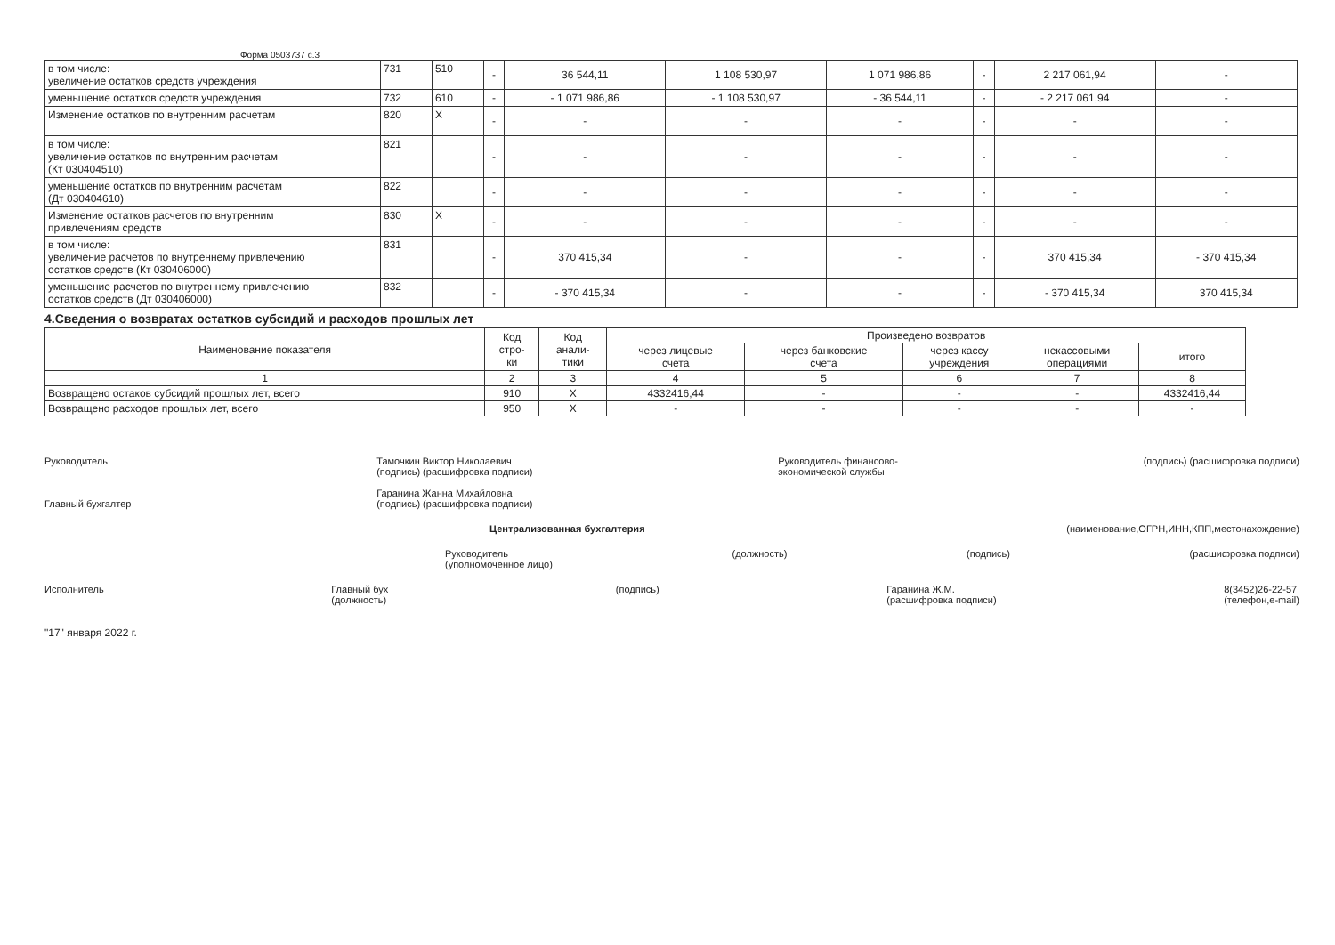Форма 0503737 с.3
| в том числе: увеличение остатков средств учреждения | 731 | 510 | - | 36 544,11 | 1 108 530,97 | 1 071 986,86 | - | 2 217 061,94 | - |
| уменьшение остатков средств учреждения | 732 | 610 | - | - 1 071 986,86 | - 1 108 530,97 | - 36 544,11 | - | - 2 217 061,94 | - |
| Изменение остатков по внутренним расчетам | 820 | X | - | - | - | - | - | - | - |
| в том числе: увеличение остатков по внутренним расчетам (Кт 030404510) | 821 | | - | - | - | - | - | - | - |
| уменьшение остатков по внутренним расчетам (Дт 030404610) | 822 | | - | - | - | - | - | - | - |
| Изменение остатков расчетов по внутренним привлечениям средств | 830 | X | - | - | - | - | - | - | - |
| в том числе: увеличение расчетов по внутреннему привлечению остатков средств (Кт 030406000) | 831 | | - | 370 415,34 | - | - | - | 370 415,34 | - 370 415,34 |
| уменьшение расчетов по внутреннему привлечению остатков средств (Дт 030406000) | 832 | | - | - 370 415,34 | - | - | - | - 370 415,34 | 370 415,34 |
4.Сведения о возвратах остатков субсидий и расходов прошлых лет
| Наименование показателя | Код стро- ки | Код анали- тики | Произведено возвратов | | | | |
| --- | --- | --- | --- | --- | --- | --- | --- |
| | | | через лицевые счета | через банковские счета | через кассу учреждения | некассовыми операциями | итого |
| 1 | 2 | 3 | 4 | 5 | 6 | 7 | 8 |
| Возвращено остаков субсидий прошлых лет, всего | 910 | X | 4332416,44 | - | - | - | 4332416,44 |
| Возвращено расходов прошлых лет, всего | 950 | X | - | - | - | - | - |
Руководитель
Главный бухгалтер
Тамочкин Виктор Николаевич
(подпись) (расшифровка подписи)
Гаранина Жанна Михайловна
(подпись) (расшифровка подписи)
Руководитель финансово-
экономической службы
(подпись) (расшифровка подписи)
Централизованная бухгалтерия (наименование,ОГРН,ИНН,КПП,местонахождение)
Руководитель
(уполномоченное лицо)
(должность) (подпись) (расшифровка подписи)
Исполнитель Главный бух
(должность)
(подпись) Гаранина Ж.М.
(расшифровка подписи)
8(3452)26-22-57
(телефон,e-mail)
"17" января 2022 г.